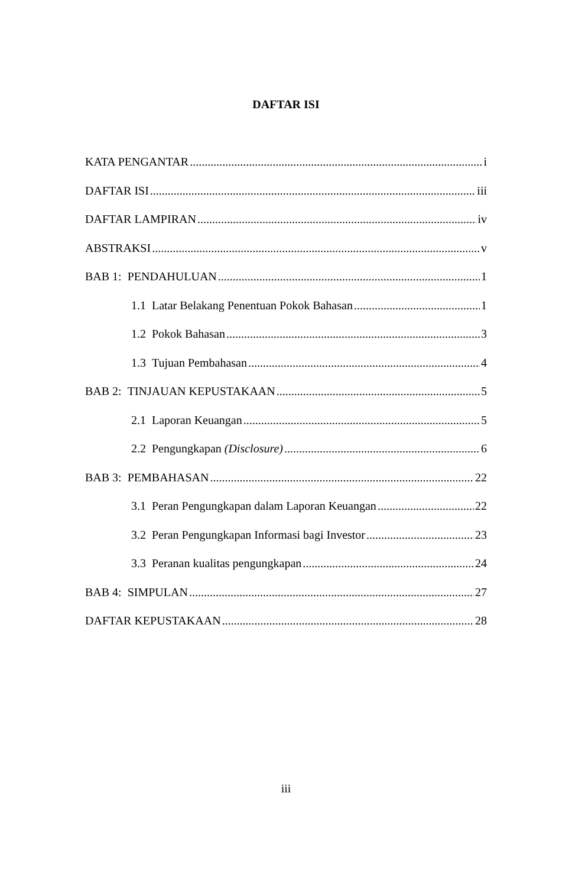DAFTAR ISI
KATA PENGANTAR i
DAFTAR ISI iii
DAFTAR LAMPIRAN iv
ABSTRAKSI v
BAB 1: PENDAHULUAN 1
1.1 Latar Belakang Penentuan Pokok Bahasan 1
1.2 Pokok Bahasan 3
1.3 Tujuan Pembahasan 4
BAB 2: TINJAUAN KEPUSTAKAAN 5
2.1 Laporan Keuangan 5
2.2 Pengungkapan (Disclosure) 6
BAB 3: PEMBAHASAN 22
3.1 Peran Pengungkapan dalam Laporan Keuangan 22
3.2 Peran Pengungkapan Informasi bagi Investor 23
3.3 Peranan kualitas pengungkapan 24
BAB 4: SIMPULAN 27
DAFTAR KEPUSTAKAAN 28
iii